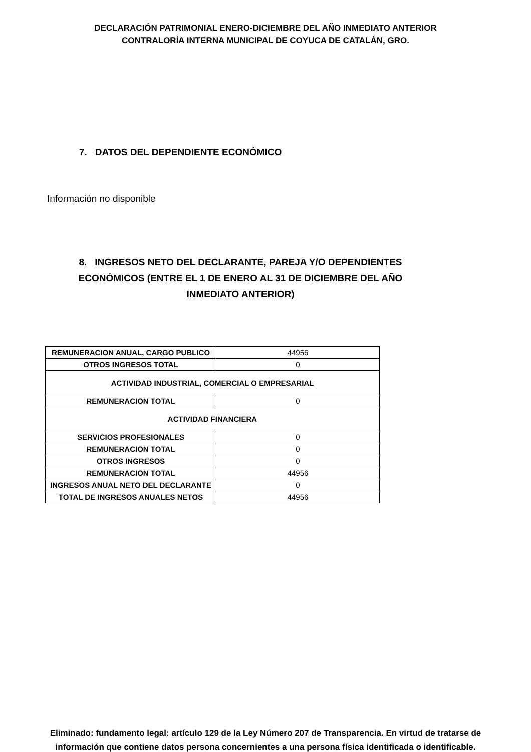DECLARACIÓN PATRIMONIAL ENERO-DICIEMBRE DEL AÑO INMEDIATO ANTERIOR
CONTRALORÍA INTERNA MUNICIPAL DE COYUCA DE CATALÁN, GRO.
7. DATOS DEL DEPENDIENTE ECONÓMICO
Información no disponible
8. INGRESOS NETO DEL DECLARANTE, PAREJA Y/O DEPENDIENTES ECONÓMICOS (ENTRE EL 1 DE ENERO AL 31 DE DICIEMBRE DEL AÑO INMEDIATO ANTERIOR)
| REMUNERACION ANUAL, CARGO PUBLICO | 44956 |
| OTROS INGRESOS TOTAL | 0 |
| ACTIVIDAD INDUSTRIAL, COMERCIAL O EMPRESARIAL | |
| REMUNERACION TOTAL | 0 |
| ACTIVIDAD FINANCIERA | |
| SERVICIOS PROFESIONALES | 0 |
| REMUNERACION TOTAL | 0 |
| OTROS INGRESOS | 0 |
| REMUNERACION TOTAL | 44956 |
| INGRESOS ANUAL NETO DEL DECLARANTE | 0 |
| TOTAL DE INGRESOS ANUALES NETOS | 44956 |
Eliminado: fundamento legal: artículo 129 de la Ley Número 207 de Transparencia. En virtud de tratarse de información que contiene datos persona concernientes a una persona física identificada o identificable.